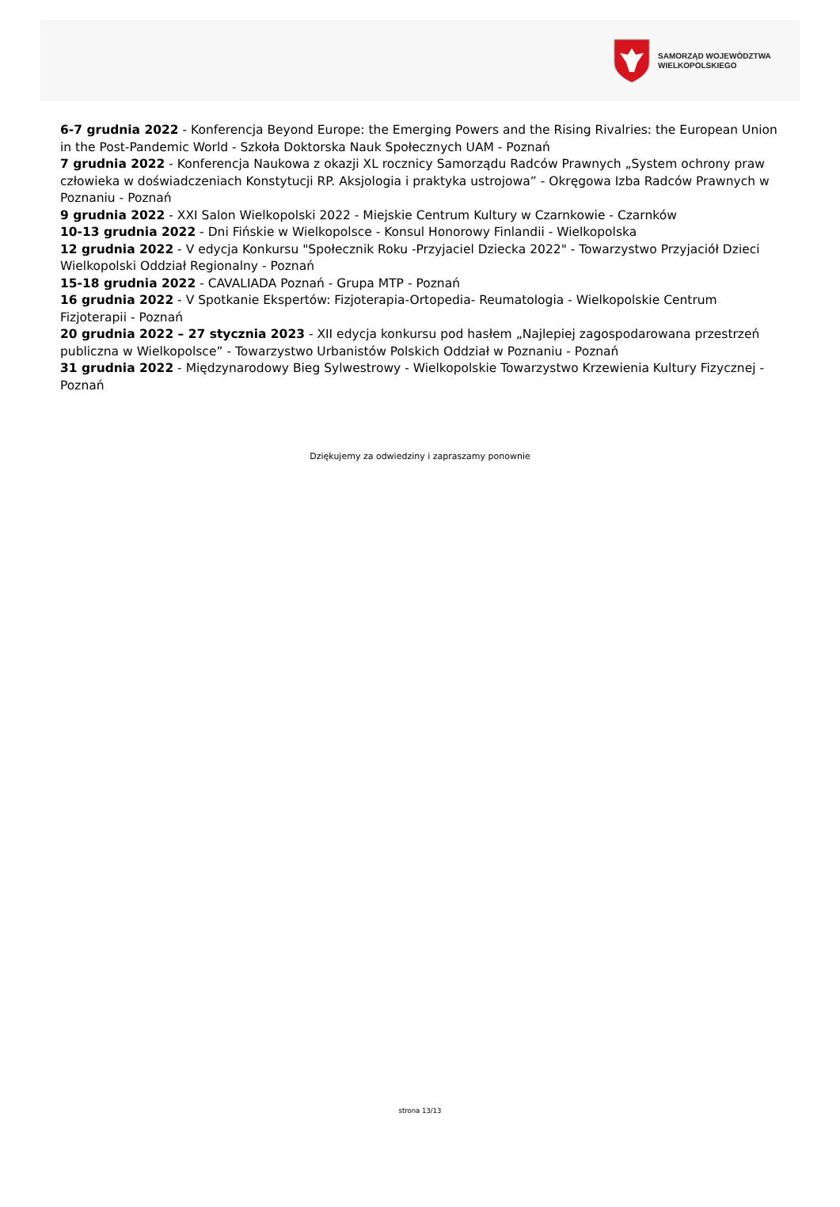SAMORZĄD WOJEWÓDZTWA
WIELKOPOLSKIEGO
6-7 grudnia 2022 - Konferencja Beyond Europe: the Emerging Powers and the Rising Rivalries: the European Union in the Post-Pandemic World - Szkoła Doktorska Nauk Społecznych UAM - Poznań
7 grudnia 2022 - Konferencja Naukowa z okazji XL rocznicy Samorządu Radców Prawnych „System ochrony praw człowieka w doświadczeniach Konstytucji RP. Aksjologia i praktyka ustrojowa” - Okręgowa Izba Radców Prawnych w Poznaniu - Poznań
9 grudnia 2022 - XXI Salon Wielkopolski 2022 - Miejskie Centrum Kultury w Czarnkowie - Czarnków
10-13 grudnia 2022 - Dni Fińskie w Wielkopolsce - Konsul Honorowy Finlandii - Wielkopolska
12 grudnia 2022 - V edycja Konkursu "Społecznik Roku -Przyjaciel Dziecka 2022" - Towarzystwo Przyjaciół Dzieci Wielkopolski Oddział Regionalny - Poznań
15-18 grudnia 2022 - CAVALIADA Poznań - Grupa MTP - Poznań
16 grudnia 2022 - V Spotkanie Ekspertów: Fizjoterapia-Ortopedia- Reumatologia - Wielkopolskie Centrum Fizjoterapii - Poznań
20 grudnia 2022 – 27 stycznia 2023 - XII edycja konkursu pod hasłem „Najlepiej zagospodarowana przestrzeń publiczna w Wielkopolsce” - Towarzystwo Urbanistów Polskich Oddział w Poznaniu - Poznań
31 grudnia 2022 - Międzynarodowy Bieg Sylwestrowy - Wielkopolskie Towarzystwo Krzewienia Kultury Fizycznej - Poznań
Dziękujemy za odwiedziny i zapraszamy ponownie
strona 13/13